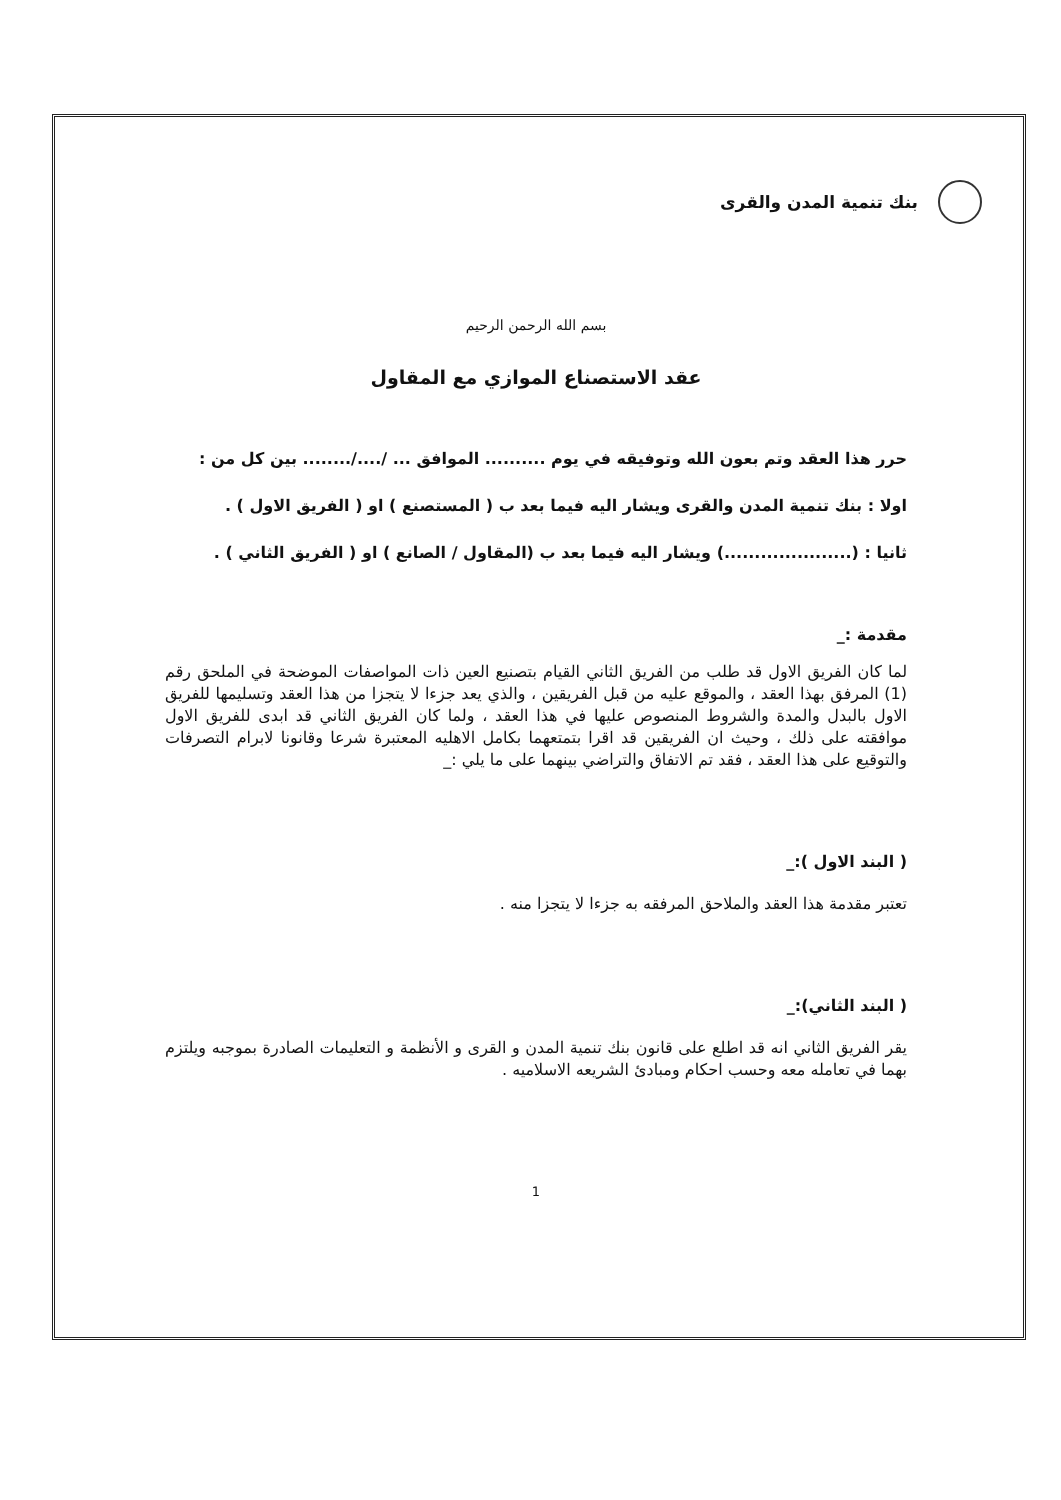بنك تنمية المدن والقرى
بسم الله الرحمن الرحيم
عقد الاستصناع الموازي مع المقاول
حرر هذا العقد وتم بعون الله وتوفيقه في يوم .......... الموافق ... /..../........ بين كل من :
اولا : بنك تنمية المدن والقرى ويشار اليه فيما بعد ب ( المستصنع ) او ( الفريق الاول ) .
ثانيا : (.....................) ويشار اليه فيما بعد ب (المقاول / الصانع ) او ( الفريق الثاني ) .
مقدمة :_
لما كان الفريق الاول قد طلب من الفريق الثاني القيام بتصنيع العين ذات المواصفات الموضحة في الملحق رقم (1) المرفق بهذا العقد ، والموقع عليه من قبل الفريقين ، والذي يعد جزءا لا يتجزا من هذا العقد وتسليمها للفريق الاول بالبدل والمدة والشروط المنصوص عليها في هذا العقد ، ولما كان الفريق الثاني قد ابدى للفريق الاول موافقته على ذلك ، وحيث ان الفريقين قد اقرا بتمتعهما بكامل الاهليه المعتبرة شرعا وقانونا لابرام التصرفات والتوقيع على هذا العقد ، فقد تم الاتفاق والتراضي بينهما على ما يلي :_
( البند الاول ):_
تعتبر مقدمة هذا العقد والملاحق المرفقه به جزءا لا يتجزا منه .
( البند الثاني):_
يقر الفريق الثاني انه قد اطلع على قانون بنك تنمية المدن و القرى و الأنظمة و التعليمات الصادرة بموجبه ويلتزم بهما في تعامله معه وحسب احكام ومبادئ الشريعه الاسلاميه .
1